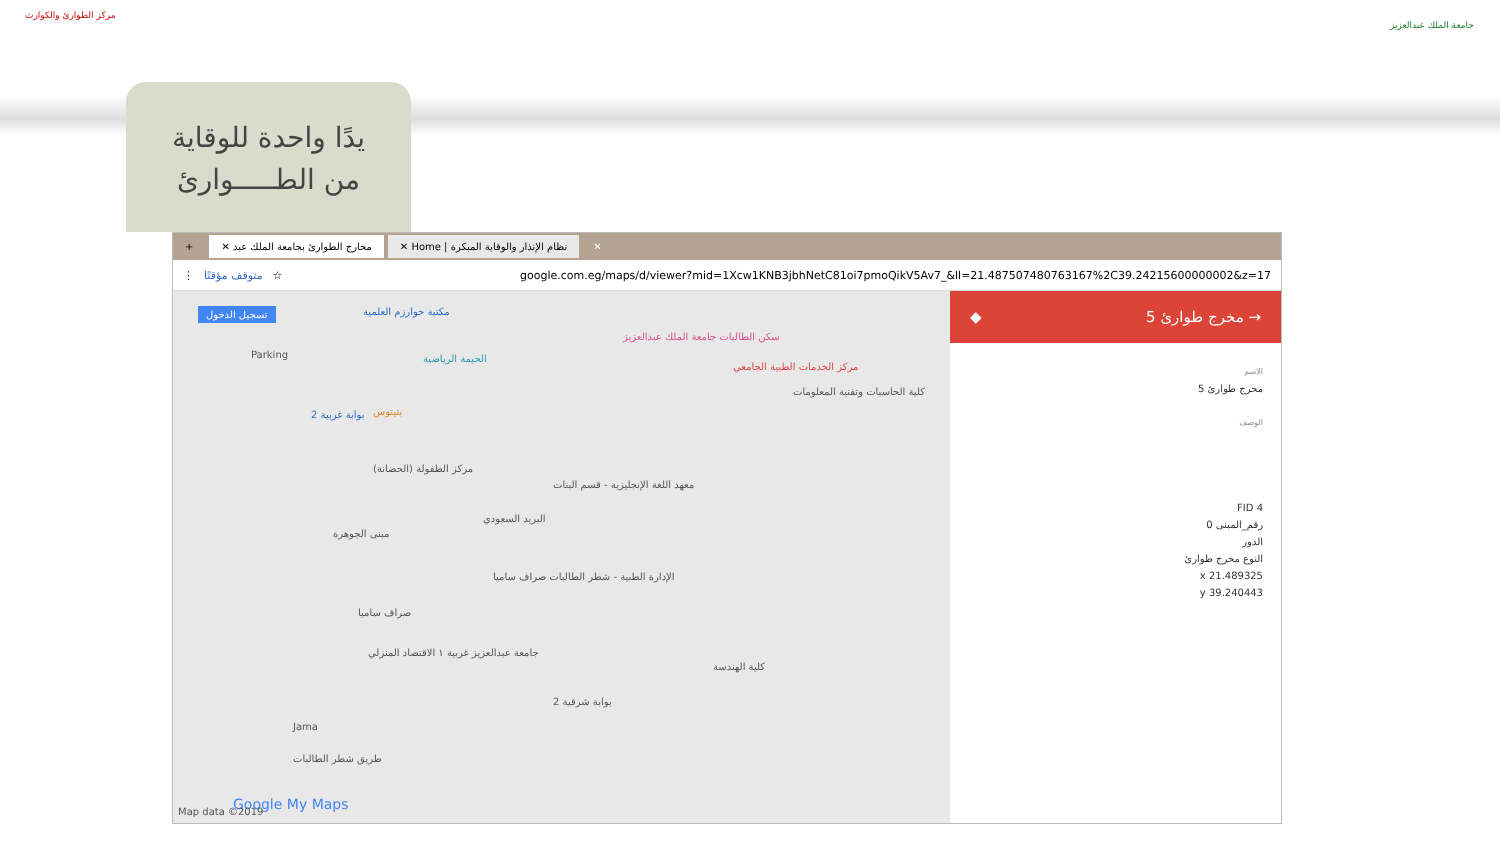مركز الطوارئ والكوارث
جامعة الملك عبدالعزيز
يدًا واحدة للوقاية
من الطـــــوارئ
✕ نظام الإنذار والوقاية المبكرة | Home ✕ مخارج الطوارئ بجامعة الملك عبد ✕ +
⋮ متوقف مؤقتًا ☆ google.com.eg/maps/d/viewer?mid=1Xcw1KNB3jbhNetC81oi7pmoQikV5Av7_&ll=21.487507480763167%2C39.24215600000002&z=17
تسجيل الدخول مكتبة خوارزم العلمية
الخيمة الرياضية
سكن الطالبات جامعة الملك عبدالعزيز
مركز الخدمات الطبية الجامعي
كلية الحاسبات وتقنية المعلومات
Parking
بوابة غربية 2 بتيتوس
مركز الطفولة (الحضانة)
معهد اللغة الإنجليزية - قسم البنات
مبنى الجوهرة
البريد السعودي
الإدارة الطبية - شطر الطالبات صراف ساميا
صراف ساميا
جامعة عبدالعزيز غربية ١ الاقتصاد المنزلي
كلية الهندسة
بوابة شرقية 2
Jama
طريق شطر الطالبات
Google My Maps Map data ©2019
→ مخرج طوارئ 5 ◆
الاسم
مخرج طوارئ 5
الوصف
FID 4
رقم_المبنى 0
الدور
النوع مخرج طوارئ
x 21.489325
y 39.240443